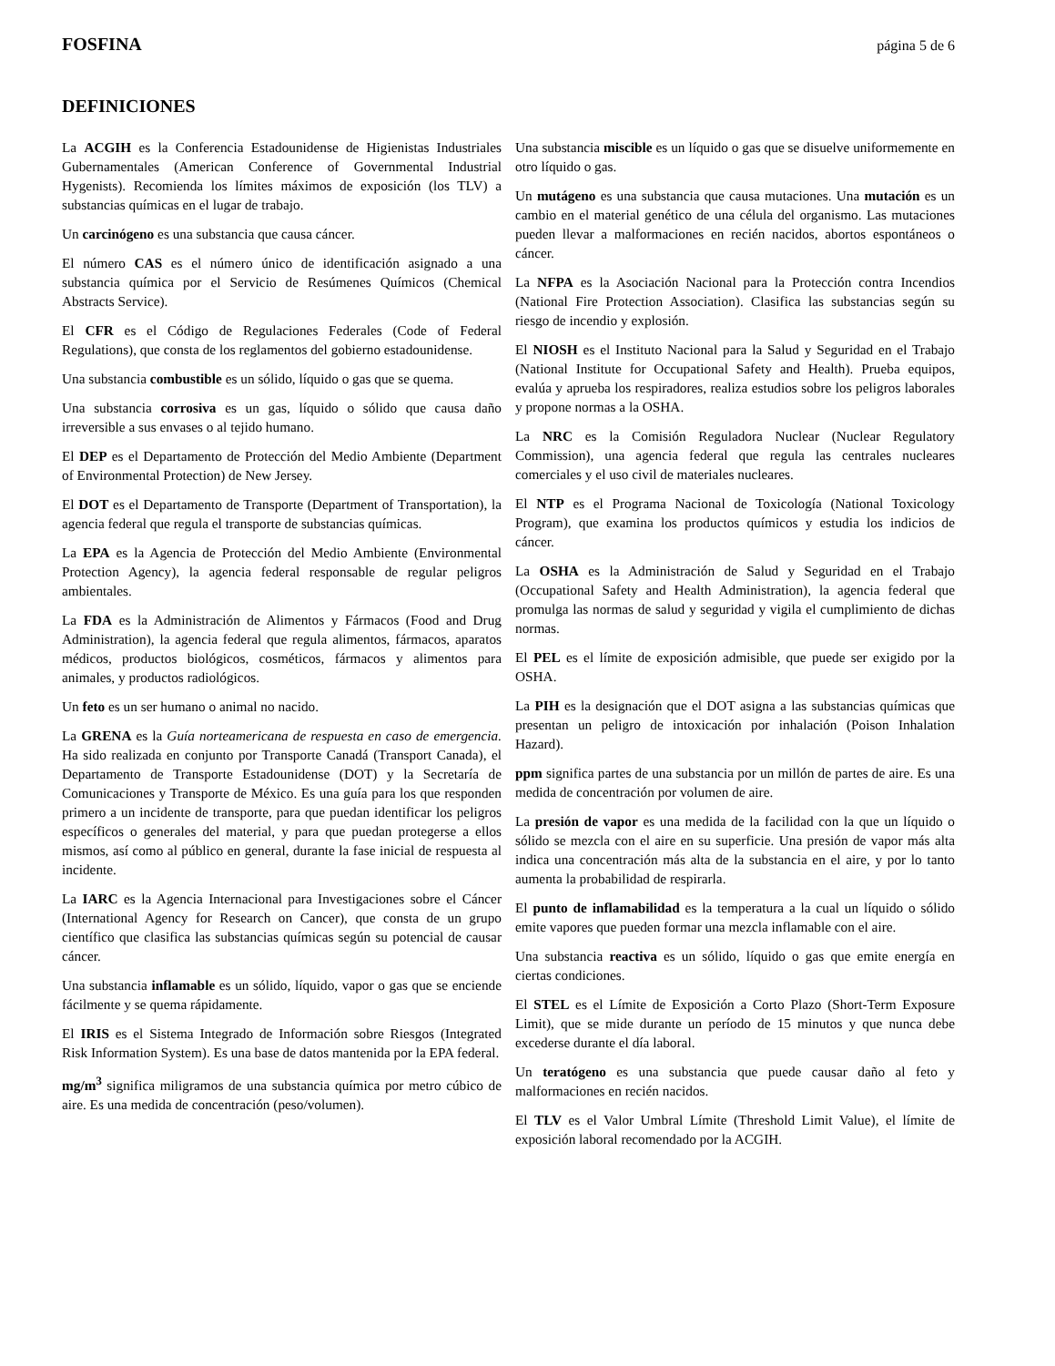FOSFINA página 5 de 6
DEFINICIONES
La ACGIH es la Conferencia Estadounidense de Higienistas Industriales Gubernamentales (American Conference of Governmental Industrial Hygenists). Recomienda los límites máximos de exposición (los TLV) a substancias químicas en el lugar de trabajo.
Un carcinógeno es una substancia que causa cáncer.
El número CAS es el número único de identificación asignado a una substancia química por el Servicio de Resúmenes Químicos (Chemical Abstracts Service).
El CFR es el Código de Regulaciones Federales (Code of Federal Regulations), que consta de los reglamentos del gobierno estadounidense.
Una substancia combustible es un sólido, líquido o gas que se quema.
Una substancia corrosiva es un gas, líquido o sólido que causa daño irreversible a sus envases o al tejido humano.
El DEP es el Departamento de Protección del Medio Ambiente (Department of Environmental Protection) de New Jersey.
El DOT es el Departamento de Transporte (Department of Transportation), la agencia federal que regula el transporte de substancias químicas.
La EPA es la Agencia de Protección del Medio Ambiente (Environmental Protection Agency), la agencia federal responsable de regular peligros ambientales.
La FDA es la Administración de Alimentos y Fármacos (Food and Drug Administration), la agencia federal que regula alimentos, fármacos, aparatos médicos, productos biológicos, cosméticos, fármacos y alimentos para animales, y productos radiológicos.
Un feto es un ser humano o animal no nacido.
La GRENA es la Guía norteamericana de respuesta en caso de emergencia. Ha sido realizada en conjunto por Transporte Canadá (Transport Canada), el Departamento de Transporte Estadounidense (DOT) y la Secretaría de Comunicaciones y Transporte de México. Es una guía para los que responden primero a un incidente de transporte, para que puedan identificar los peligros específicos o generales del material, y para que puedan protegerse a ellos mismos, así como al público en general, durante la fase inicial de respuesta al incidente.
La IARC es la Agencia Internacional para Investigaciones sobre el Cáncer (International Agency for Research on Cancer), que consta de un grupo científico que clasifica las substancias químicas según su potencial de causar cáncer.
Una substancia inflamable es un sólido, líquido, vapor o gas que se enciende fácilmente y se quema rápidamente.
El IRIS es el Sistema Integrado de Información sobre Riesgos (Integrated Risk Information System). Es una base de datos mantenida por la EPA federal.
mg/m<sup>3</sup> significa miligramos de una substancia química por metro cúbico de aire. Es una medida de concentración (peso/volumen).
Una substancia miscible es un líquido o gas que se disuelve uniformemente en otro líquido o gas.
Un mutágeno es una substancia que causa mutaciones. Una mutación es un cambio en el material genético de una célula del organismo. Las mutaciones pueden llevar a malformaciones en recién nacidos, abortos espontáneos o cáncer.
La NFPA es la Asociación Nacional para la Protección contra Incendios (National Fire Protection Association). Clasifica las substancias según su riesgo de incendio y explosión.
El NIOSH es el Instituto Nacional para la Salud y Seguridad en el Trabajo (National Institute for Occupational Safety and Health). Prueba equipos, evalúa y aprueba los respiradores, realiza estudios sobre los peligros laborales y propone normas a la OSHA.
La NRC es la Comisión Reguladora Nuclear (Nuclear Regulatory Commission), una agencia federal que regula las centrales nucleares comerciales y el uso civil de materiales nucleares.
El NTP es el Programa Nacional de Toxicología (National Toxicology Program), que examina los productos químicos y estudia los indicios de cáncer.
La OSHA es la Administración de Salud y Seguridad en el Trabajo (Occupational Safety and Health Administration), la agencia federal que promulga las normas de salud y seguridad y vigila el cumplimiento de dichas normas.
El PEL es el límite de exposición admisible, que puede ser exigido por la OSHA.
La PIH es la designación que el DOT asigna a las substancias químicas que presentan un peligro de intoxicación por inhalación (Poison Inhalation Hazard).
ppm significa partes de una substancia por un millón de partes de aire. Es una medida de concentración por volumen de aire.
La presión de vapor es una medida de la facilidad con la que un líquido o sólido se mezcla con el aire en su superficie. Una presión de vapor más alta indica una concentración más alta de la substancia en el aire, y por lo tanto aumenta la probabilidad de respirarla.
El punto de inflamabilidad es la temperatura a la cual un líquido o sólido emite vapores que pueden formar una mezcla inflamable con el aire.
Una substancia reactiva es un sólido, líquido o gas que emite energía en ciertas condiciones.
El STEL es el Límite de Exposición a Corto Plazo (Short-Term Exposure Limit), que se mide durante un período de 15 minutos y que nunca debe excederse durante el día laboral.
Un teratógeno es una substancia que puede causar daño al feto y malformaciones en recién nacidos.
El TLV es el Valor Umbral Límite (Threshold Limit Value), el límite de exposición laboral recomendado por la ACGIH.